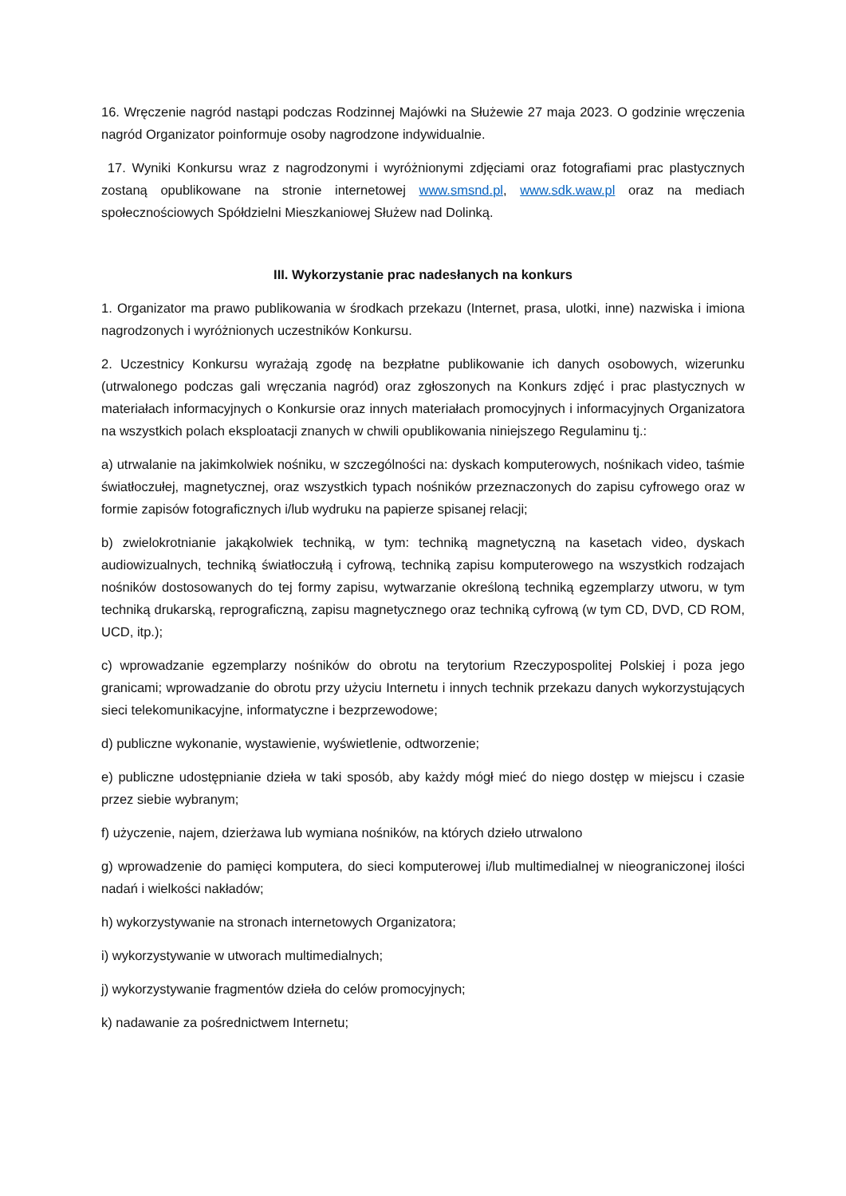16. Wręczenie nagród nastąpi podczas Rodzinnej Majówki na Służewie 27 maja 2023. O godzinie wręczenia nagród Organizator poinformuje osoby nagrodzone indywidualnie.
17. Wyniki Konkursu wraz z nagrodzonymi i wyróżnionymi zdjęciami oraz fotografiami prac plastycznych zostaną opublikowane na stronie internetowej www.smsnd.pl, www.sdk.waw.pl oraz na mediach społecznościowych Spółdzielni Mieszkaniowej Służew nad Dolinką.
III. Wykorzystanie prac nadesłanych na konkurs
1. Organizator ma prawo publikowania w środkach przekazu (Internet, prasa, ulotki, inne) nazwiska i imiona nagrodzonych i wyróżnionych uczestników Konkursu.
2. Uczestnicy Konkursu wyrażają zgodę na bezpłatne publikowanie ich danych osobowych, wizerunku (utrwalonego podczas gali wręczania nagród) oraz zgłoszonych na Konkurs zdjęć i prac plastycznych w materiałach informacyjnych o Konkursie oraz innych materiałach promocyjnych i informacyjnych Organizatora na wszystkich polach eksploatacji znanych w chwili opublikowania niniejszego Regulaminu tj.:
a) utrwalanie na jakimkolwiek nośniku, w szczególności na: dyskach komputerowych, nośnikach video, taśmie światłoczułej, magnetycznej, oraz wszystkich typach nośników przeznaczonych do zapisu cyfrowego oraz w formie zapisów fotograficznych i/lub wydruku na papierze spisanej relacji;
b) zwielokrotnianie jakąkolwiek techniką, w tym: techniką magnetyczną na kasetach video, dyskach audiowizualnych, techniką światłoczułą i cyfrową, techniką zapisu komputerowego na wszystkich rodzajach nośników dostosowanych do tej formy zapisu, wytwarzanie określoną techniką egzemplarzy utworu, w tym techniką drukarską, reprograficzną, zapisu magnetycznego oraz techniką cyfrową (w tym CD, DVD, CD ROM, UCD, itp.);
c) wprowadzanie egzemplarzy nośników do obrotu na terytorium Rzeczypospolitej Polskiej i poza jego granicami; wprowadzanie do obrotu przy użyciu Internetu i innych technik przekazu danych wykorzystujących sieci telekomunikacyjne, informatyczne i bezprzewodowe;
d) publiczne wykonanie, wystawienie, wyświetlenie, odtworzenie;
e) publiczne udostępnianie dzieła w taki sposób, aby każdy mógł mieć do niego dostęp w miejscu i czasie przez siebie wybranym;
f) użyczenie, najem, dzierżawa lub wymiana nośników, na których dzieło utrwalono
g) wprowadzenie do pamięci komputera, do sieci komputerowej i/lub multimedialnej w nieograniczonej ilości nadań i wielkości nakładów;
h) wykorzystywanie na stronach internetowych Organizatora;
i) wykorzystywanie w utworach multimedialnych;
j) wykorzystywanie fragmentów dzieła do celów promocyjnych;
k) nadawanie za pośrednictwem Internetu;